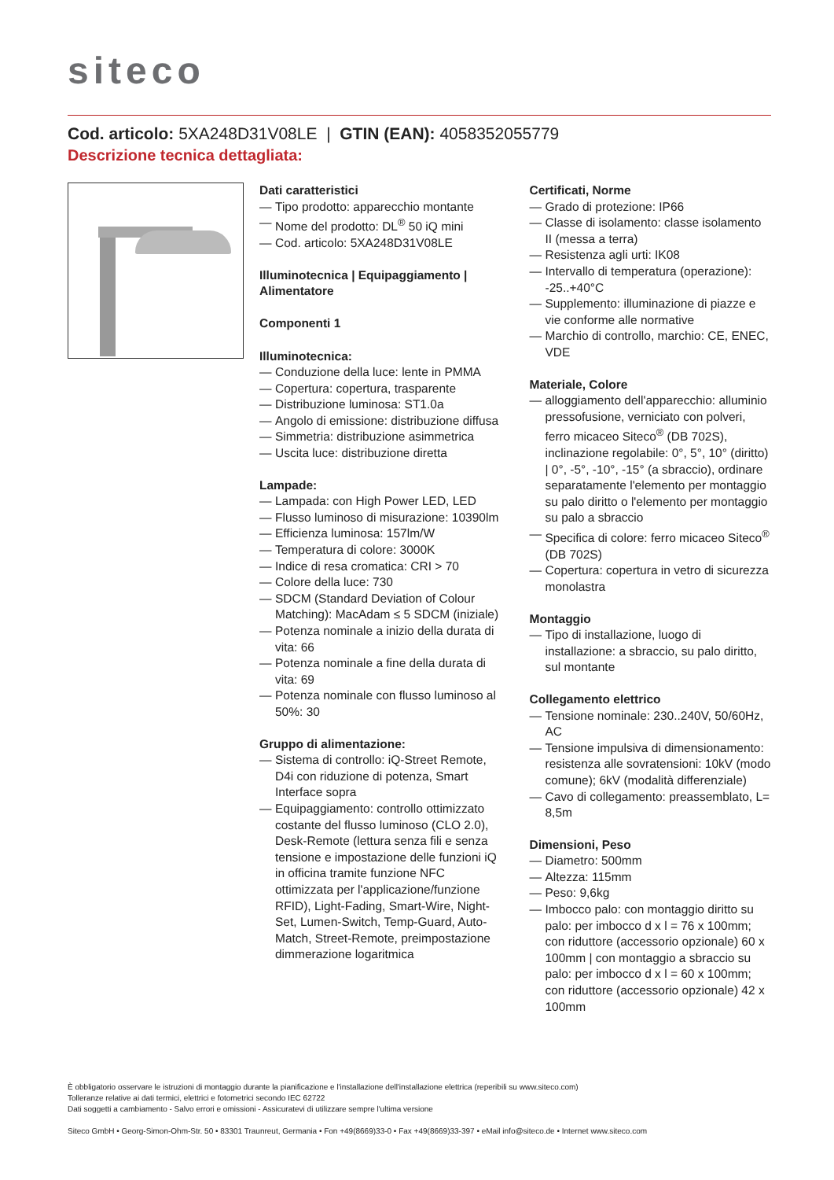siteco
Cod. articolo: 5XA248D31V08LE | GTIN (EAN): 4058352055779
Descrizione tecnica dettagliata:
Dati caratteristici
— Tipo prodotto: apparecchio montante
— Nome del prodotto: DL<sup>®</sup> 50 iQ mini
— Cod. articolo: 5XA248D31V08LE
Illuminotecnica | Equipaggiamento | Alimentatore
Componenti 1
Illuminotecnica:
— Conduzione della luce: lente in PMMA
— Copertura: copertura, trasparente
— Distribuzione luminosa: ST1.0a
— Angolo di emissione: distribuzione diffusa
— Simmetria: distribuzione asimmetrica
— Uscita luce: distribuzione diretta
Lampade:
— Lampada: con High Power LED, LED
— Flusso luminoso di misurazione: 10390lm
— Efficienza luminosa: 157lm/W
— Temperatura di colore: 3000K
— Indice di resa cromatica: CRI > 70
— Colore della luce: 730
— SDCM (Standard Deviation of Colour Matching): MacAdam ≤ 5 SDCM (iniziale)
— Potenza nominale a inizio della durata di vita: 66
— Potenza nominale a fine della durata di vita: 69
— Potenza nominale con flusso luminoso al 50%: 30
Gruppo di alimentazione:
— Sistema di controllo: iQ-Street Remote, D4i con riduzione di potenza, Smart Interface sopra
— Equipaggiamento: controllo ottimizzato costante del flusso luminoso (CLO 2.0), Desk-Remote (lettura senza fili e senza tensione e impostazione delle funzioni iQ in officina tramite funzione NFC ottimizzata per l'applicazione/funzione RFID), Light-Fading, Smart-Wire, Night-Set, Lumen-Switch, Temp-Guard, Auto-Match, Street-Remote, preimpostazione dimmerazione logaritmica
Certificati, Norme
— Grado di protezione: IP66
— Classe di isolamento: classe isolamento II (messa a terra)
— Resistenza agli urti: IK08
— Intervallo di temperatura (operazione): -25..+40°C
— Supplemento: illuminazione di piazze e vie conforme alle normative
— Marchio di controllo, marchio: CE, ENEC, VDE
Materiale, Colore
— alloggiamento dell'apparecchio: alluminio pressofusione, verniciato con polveri, ferro micaceo Siteco<sup>®</sup> (DB 702S), inclinazione regolabile: 0°, 5°, 10° (diritto) | 0°, -5°, -10°, -15° (a sbraccio), ordinare separatamente l'elemento per montaggio su palo diritto o l'elemento per montaggio su palo a sbraccio
— Specifica di colore: ferro micaceo Siteco<sup>®</sup> (DB 702S)
— Copertura: copertura in vetro di sicurezza monolastra
Montaggio
— Tipo di installazione, luogo di installazione: a sbraccio, su palo diritto, sul montante
Collegamento elettrico
— Tensione nominale: 230..240V, 50/60Hz, AC
— Tensione impulsiva di dimensionamento: resistenza alle sovratensioni: 10kV (modo comune); 6kV (modalità differenziale)
— Cavo di collegamento: preassemblato, L= 8,5m
Dimensioni, Peso
— Diametro: 500mm
— Altezza: 115mm
— Peso: 9,6kg
— Imbocco palo: con montaggio diritto su palo: per imbocco d x l = 76 x 100mm; con riduttore (accessorio opzionale) 60 x 100mm | con montaggio a sbraccio su palo: per imbocco d x l = 60 x 100mm; con riduttore (accessorio opzionale) 42 x 100mm
È obbligatorio osservare le istruzioni di montaggio durante la pianificazione e l'installazione dell'installazione elettrica (reperibili su www.siteco.com)
Tolleranze relative ai dati termici, elettrici e fotometrici secondo IEC 62722
Dati soggetti a cambiamento - Salvo errori e omissioni - Assicuratevi di utilizzare sempre l'ultima versione
Siteco GmbH • Georg-Simon-Ohm-Str. 50 • 83301 Traunreut, Germania • Fon +49(8669)33-0 • Fax +49(8669)33-397 • eMail info@siteco.de • Internet www.siteco.com